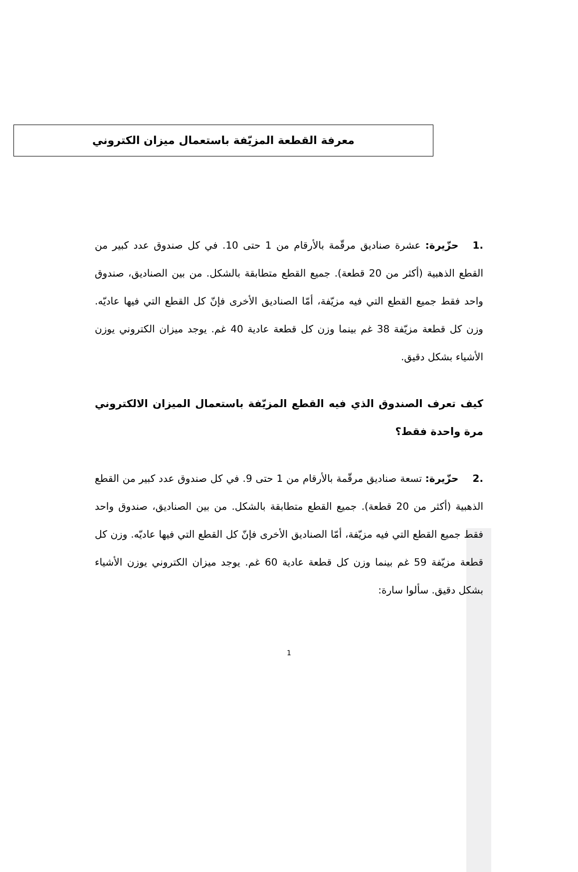معرفة القطعة المزيّفة باستعمال ميزان الكتروني
.1 حزّيرة: عشرة صناديق مرقّمة بالأرقام من 1 حتى 10. في كل صندوق عدد كبير من القطع الذهبية (أكثر من 20 قطعة). جميع القطع متطابقة بالشكل. من بين الصناديق، صندوق واحد فقط جميع القطع التي فيه مزيّفة، أمّا الصناديق الأخرى فإنّ كل القطع التي فيها عاديّه. وزن كل قطعة مزيّفة 38 غم بينما وزن كل قطعة عادية 40 غم. يوجد ميزان الكتروني يوزن الأشياء بشكل دقيق.
كيف تعرف الصندوق الذي فيه القطع المزيّفة باستعمال الميزان الالكتروني مرة واحدة فقط؟
.2 حزّيرة: تسعة صناديق مرقّمة بالأرقام من 1 حتى 9. في كل صندوق عدد كبير من القطع الذهبية (أكثر من 20 قطعة). جميع القطع متطابقة بالشكل. من بين الصناديق، صندوق واحد فقط جميع القطع التي فيه مزيّفة، أمّا الصناديق الأخرى فإنّ كل القطع التي فيها عاديّه. وزن كل قطعة مزيّفة 59 غم بينما وزن كل قطعة عادية 60 غم. يوجد ميزان الكتروني يوزن الأشياء بشكل دقيق. سألوا سارة:
1